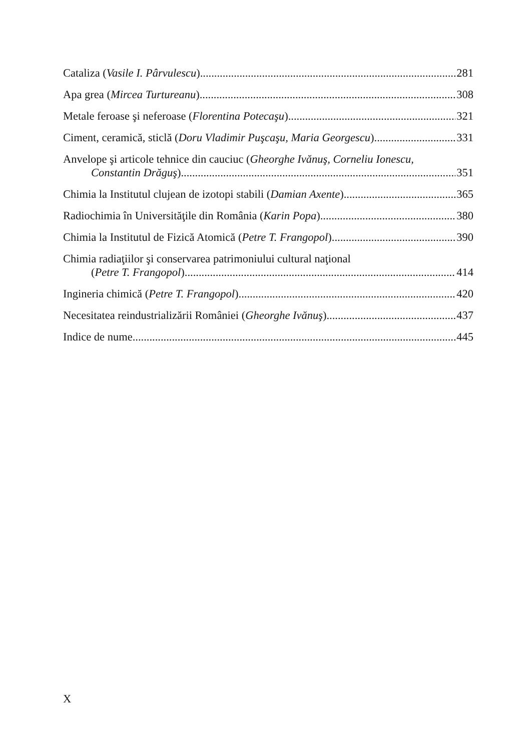Cataliza (Vasile I. Pârvulescu) 281
Apa grea (Mircea Turtureanu) 308
Metale feroase şi neferoase (Florentina Potecaşu) 321
Ciment, ceramică, sticlă (Doru Vladimir Puşcaşu, Maria Georgescu) 331
Anvelope şi articole tehnice din cauciuc (Gheorghe Ivănuş, Corneliu Ionescu,
Constantin Drăguş) 351
Chimia la Institutul clujean de izotopi stabili (Damian Axente) 365
Radiochimia în Universităţile din România (Karin Popa) 380
Chimia la Institutul de Fizică Atomică (Petre T. Frangopol) 390
Chimia radiaţiilor şi conservarea patrimoniului cultural naţional
(Petre T. Frangopol) 414
Ingineria chimică (Petre T. Frangopol) 420
Necesitatea reindustrializării României (Gheorghe Ivănuş) 437
Indice de nume 445
X